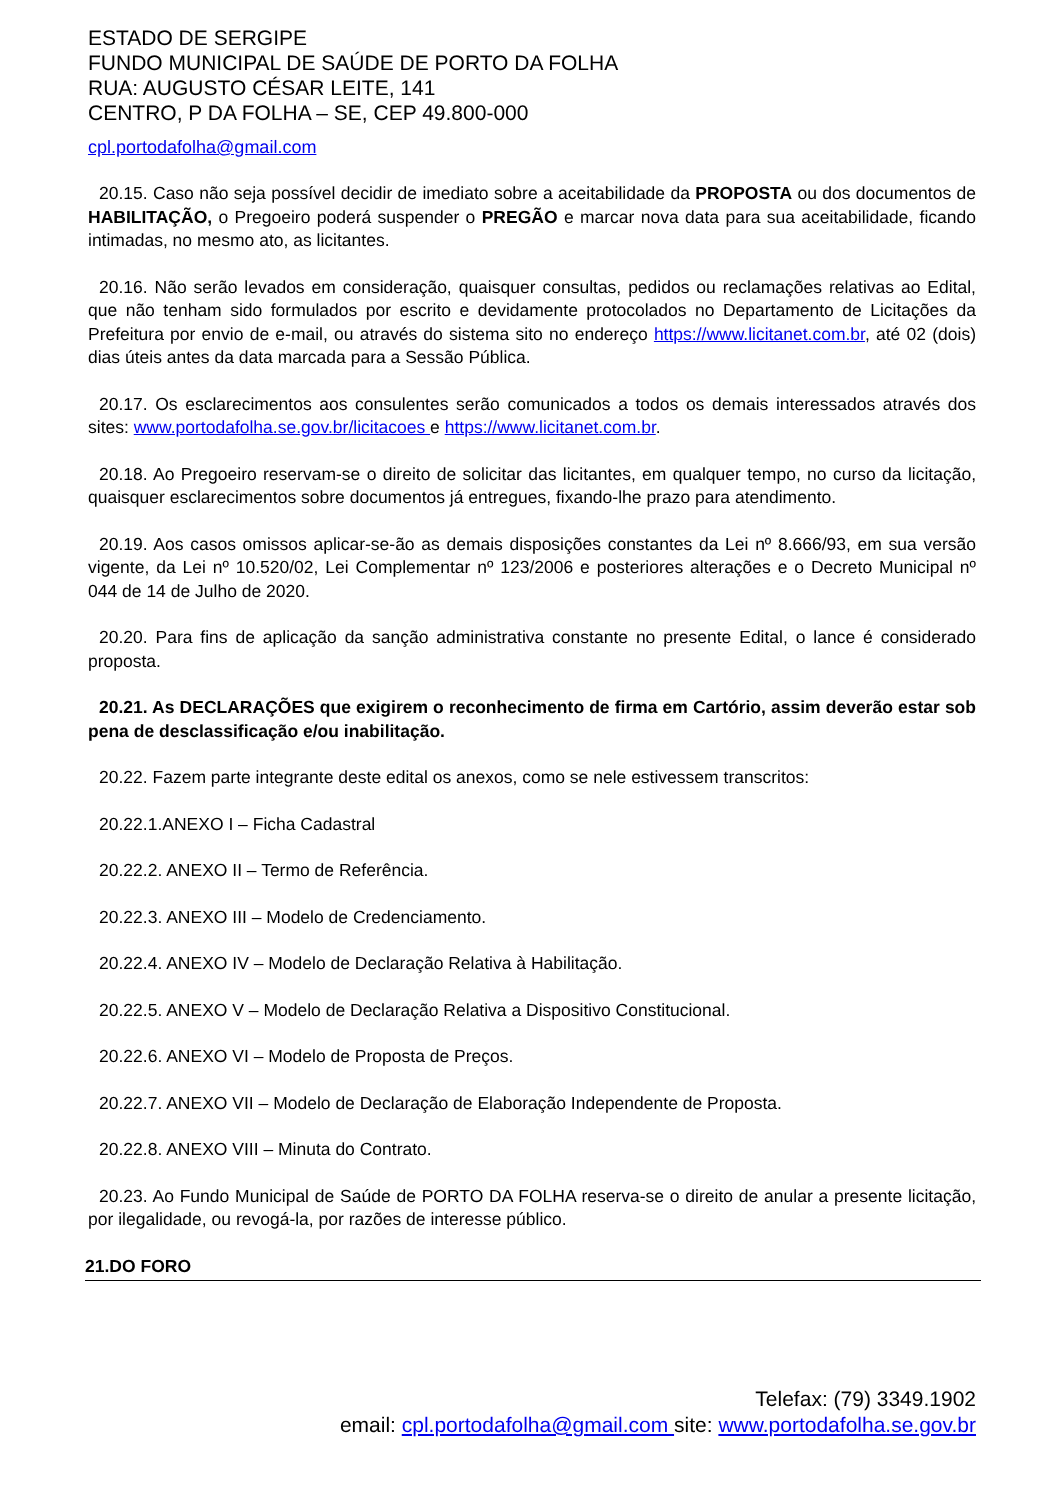ESTADO DE SERGIPE
FUNDO MUNICIPAL DE SAÚDE DE PORTO DA FOLHA
RUA: AUGUSTO CÉSAR LEITE, 141
CENTRO, P DA FOLHA – SE, CEP 49.800-000
cpl.portodafolha@gmail.com
20.15. Caso não seja possível decidir de imediato sobre a aceitabilidade da PROPOSTA ou dos documentos de HABILITAÇÃO, o Pregoeiro poderá suspender o PREGÃO e marcar nova data para sua aceitabilidade, ficando intimadas, no mesmo ato, as licitantes.
20.16. Não serão levados em consideração, quaisquer consultas, pedidos ou reclamações relativas ao Edital, que não tenham sido formulados por escrito e devidamente protocolados no Departamento de Licitações da Prefeitura por envio de e-mail, ou através do sistema sito no endereço https://www.licitanet.com.br, até 02 (dois) dias úteis antes da data marcada para a Sessão Pública.
20.17. Os esclarecimentos aos consulentes serão comunicados a todos os demais interessados através dos sites: www.portodafolha.se.gov.br/licitacoes e https://www.licitanet.com.br.
20.18. Ao Pregoeiro reservam-se o direito de solicitar das licitantes, em qualquer tempo, no curso da licitação, quaisquer esclarecimentos sobre documentos já entregues, fixando-lhe prazo para atendimento.
20.19. Aos casos omissos aplicar-se-ão as demais disposições constantes da Lei nº 8.666/93, em sua versão vigente, da Lei nº 10.520/02, Lei Complementar nº 123/2006 e posteriores alterações e o Decreto Municipal nº 044 de 14 de Julho de 2020.
20.20. Para fins de aplicação da sanção administrativa constante no presente Edital, o lance é considerado proposta.
20.21. As DECLARAÇÕES que exigirem o reconhecimento de firma em Cartório, assim deverão estar sob pena de desclassificação e/ou inabilitação.
20.22. Fazem parte integrante deste edital os anexos, como se nele estivessem transcritos:
20.22.1.ANEXO I – Ficha Cadastral
20.22.2. ANEXO II – Termo de Referência.
20.22.3. ANEXO III – Modelo de Credenciamento.
20.22.4. ANEXO IV – Modelo de Declaração Relativa à Habilitação.
20.22.5. ANEXO V – Modelo de Declaração Relativa a Dispositivo Constitucional.
20.22.6. ANEXO VI – Modelo de Proposta de Preços.
20.22.7. ANEXO VII – Modelo de Declaração de Elaboração Independente de Proposta.
20.22.8. ANEXO VIII – Minuta do Contrato.
20.23. Ao Fundo Municipal de Saúde de PORTO DA FOLHA reserva-se o direito de anular a presente licitação, por ilegalidade, ou revogá-la, por razões de interesse público.
21.DO FORO
Telefax: (79) 3349.1902
email: cpl.portodafolha@gmail.com site: www.portodafolha.se.gov.br